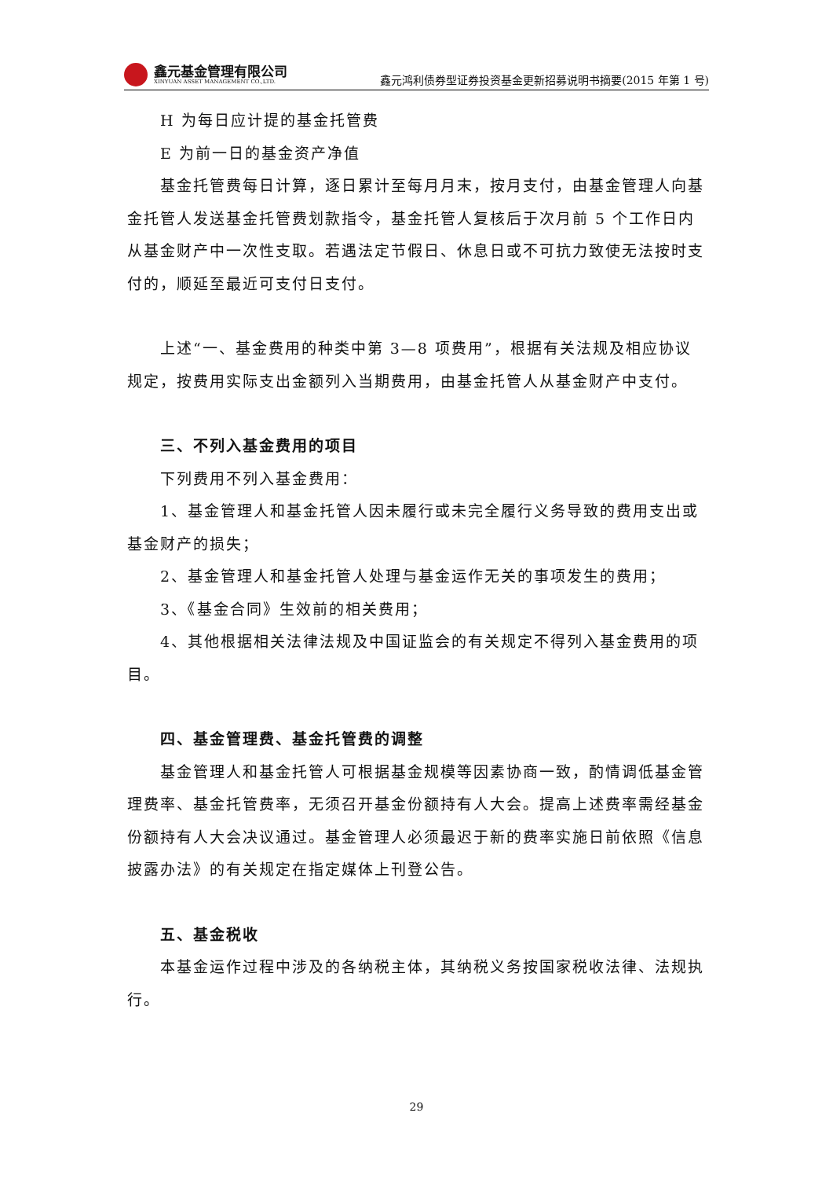鑫元基金管理有限公司
XINYUAN ASSET MANAGEMENT CO.,LTD.
鑫元鸿利债券型证券投资基金更新招募说明书摘要(2015 年第 1 号)
H 为每日应计提的基金托管费
E 为前一日的基金资产净值
基金托管费每日计算，逐日累计至每月月末，按月支付，由基金管理人向基金托管人发送基金托管费划款指令，基金托管人复核后于次月前 5 个工作日内从基金财产中一次性支取。若遇法定节假日、休息日或不可抗力致使无法按时支付的，顺延至最近可支付日支付。
上述“一、基金费用的种类中第 3—8 项费用”，根据有关法规及相应协议规定，按费用实际支出金额列入当期费用，由基金托管人从基金财产中支付。
三、不列入基金费用的项目
下列费用不列入基金费用：
1、基金管理人和基金托管人因未履行或未完全履行义务导致的费用支出或基金财产的损失；
2、基金管理人和基金托管人处理与基金运作无关的事项发生的费用；
3、《基金合同》生效前的相关费用；
4、其他根据相关法律法规及中国证监会的有关规定不得列入基金费用的项目。
四、基金管理费、基金托管费的调整
基金管理人和基金托管人可根据基金规模等因素协商一致，酌情调低基金管理费率、基金托管费率，无须召开基金份额持有人大会。提高上述费率需经基金份额持有人大会决议通过。基金管理人必须最迟于新的费率实施日前依照《信息披露办法》的有关规定在指定媒体上刊登公告。
五、基金税收
本基金运作过程中涉及的各纳税主体，其纳税义务按国家税收法律、法规执行。
29